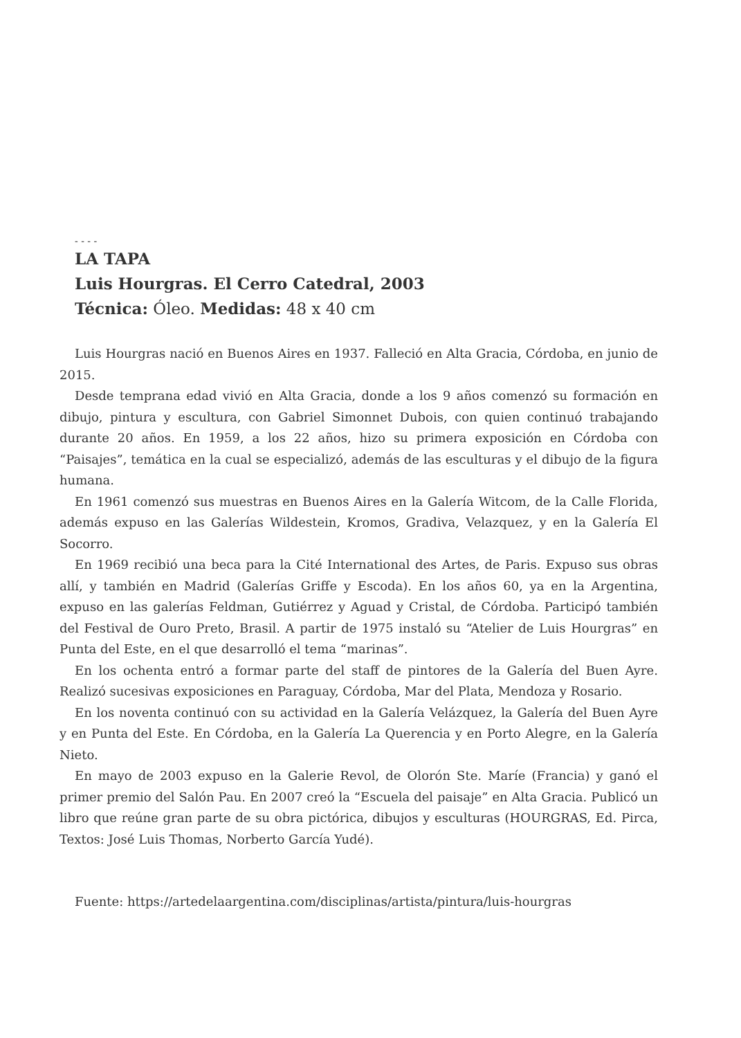- - - -
LA TAPA
Luis Hourgras. El Cerro Catedral, 2003
Técnica: Óleo. Medidas: 48 x 40 cm
Luis Hourgras nació en Buenos Aires en 1937. Falleció en Alta Gracia, Córdoba, en junio de 2015.
Desde temprana edad vivió en Alta Gracia, donde a los 9 años comenzó su formación en dibujo, pintura y escultura, con Gabriel Simonnet Dubois, con quien continuó trabajando durante 20 años. En 1959, a los 22 años, hizo su primera exposición en Córdoba con “Paisajes”, temática en la cual se especializó, además de las esculturas y el dibujo de la figura humana.
En 1961 comenzó sus muestras en Buenos Aires en la Galería Witcom, de la Calle Florida, además expuso en las Galerías Wildestein, Kromos, Gradiva, Velazquez, y en la Galería El Socorro.
En 1969 recibió una beca para la Cité International des Artes, de Paris. Expuso sus obras allí, y también en Madrid (Galerías Griffe y Escoda). En los años 60, ya en la Argentina, expuso en las galerías Feldman, Gutiérrez y Aguad y Cristal, de Córdoba. Participó también del Festival de Ouro Preto, Brasil. A partir de 1975 instaló su “Atelier de Luis Hourgras” en Punta del Este, en el que desarrolló el tema “marinas”.
En los ochenta entró a formar parte del staff de pintores de la Galería del Buen Ayre. Realizó sucesivas exposiciones en Paraguay, Córdoba, Mar del Plata, Mendoza y Rosario.
En los noventa continuó con su actividad en la Galería Velázquez, la Galería del Buen Ayre y en Punta del Este. En Córdoba, en la Galería La Querencia y en Porto Alegre, en la Galería Nieto.
En mayo de 2003 expuso en la Galerie Revol, de Olorón Ste. Maríe (Francia) y ganó el primer premio del Salón Pau. En 2007 creó la “Escuela del paisaje” en Alta Gracia. Publicó un libro que reúne gran parte de su obra pictórica, dibujos y esculturas (HOURGRAS, Ed. Pirca, Textos: José Luis Thomas, Norberto García Yudé).
Fuente: https://artedelaargentina.com/disciplinas/artista/pintura/luis-hourgras